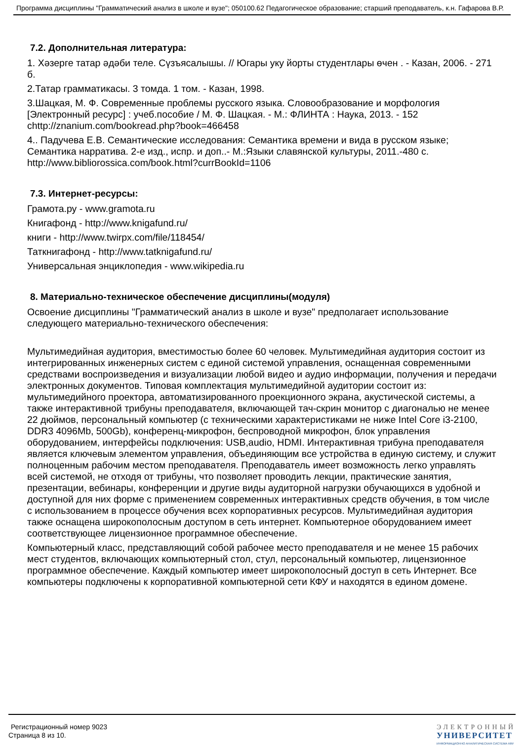Программа дисциплины "Грамматический анализ в школе и вузе"; 050100.62 Педагогическое образование; старший преподаватель, к.н. Гафарова В.Р.
7.2. Дополнительная литература:
1. Хәзерге татар әдәби теле. Сүзъясалышы. // Югары уку йорты студентлары өчен . - Казан, 2006. - 271 б.
2.Татар грамматикасы. 3 томда. 1 том. - Казан, 1998.
3.Шацкая, М. Ф. Современные проблемы русского языка. Словообразование и морфология [Электронный ресурс] : учеб.пособие / М. Ф. Шацкая. - М.: ФЛИНТА : Наука, 2013. - 152 chttp://znanium.com/bookread.php?book=466458
4.. Падучева Е.В. Семантические исследования: Семантика времени и вида в русском языке; Семантика нарратива. 2-е изд., испр. и доп..- М.:Языки славянской культуры, 2011.-480 с. http://www.bibliorossica.com/book.html?currBookId=1106
7.3. Интернет-ресурсы:
Грамота.ру - www.gramota.ru
Книгафонд - http://www.knigafund.ru/
книги - http://www.twirpx.com/file/118454/
Таткнигафонд - http://www.tatknigafund.ru/
Универсальная энциклопедия - www.wikipedia.ru
8. Материально-техническое обеспечение дисциплины(модуля)
Освоение дисциплины "Грамматический анализ в школе и вузе" предполагает использование следующего материально-технического обеспечения:
Мультимедийная аудитория, вместимостью более 60 человек. Мультимедийная аудитория состоит из интегрированных инженерных систем с единой системой управления, оснащенная современными средствами воспроизведения и визуализации любой видео и аудио информации, получения и передачи электронных документов. Типовая комплектация мультимедийной аудитории состоит из: мультимедийного проектора, автоматизированного проекционного экрана, акустической системы, а также интерактивной трибуны преподавателя, включающей тач-скрин монитор с диагональю не менее 22 дюймов, персональный компьютер (с техническими характеристиками не ниже Intel Core i3-2100, DDR3 4096Mb, 500Gb), конференц-микрофон, беспроводной микрофон, блок управления оборудованием, интерфейсы подключения: USB,audio, HDMI. Интерактивная трибуна преподавателя является ключевым элементом управления, объединяющим все устройства в единую систему, и служит полноценным рабочим местом преподавателя. Преподаватель имеет возможность легко управлять всей системой, не отходя от трибуны, что позволяет проводить лекции, практические занятия, презентации, вебинары, конференции и другие виды аудиторной нагрузки обучающихся в удобной и доступной для них форме с применением современных интерактивных средств обучения, в том числе с использованием в процессе обучения всех корпоративных ресурсов. Мультимедийная аудитория также оснащена широкополосным доступом в сеть интернет. Компьютерное оборудованием имеет соответствующее лицензионное программное обеспечение.
Компьютерный класс, представляющий собой рабочее место преподавателя и не менее 15 рабочих мест студентов, включающих компьютерный стол, стул, персональный компьютер, лицензионное программное обеспечение. Каждый компьютер имеет широкополосный доступ в сеть Интернет. Все компьютеры подключены к корпоративной компьютерной сети КФУ и находятся в едином домене.
Регистрационный номер 9023
Страница 8 из 10.
ЭЛЕКТРОННЫЙ
УНИВЕРСИТЕТ
ИНФОРМАЦИОННО АНАЛИТИЧЕСКАЯ СИСТЕМА КФУ